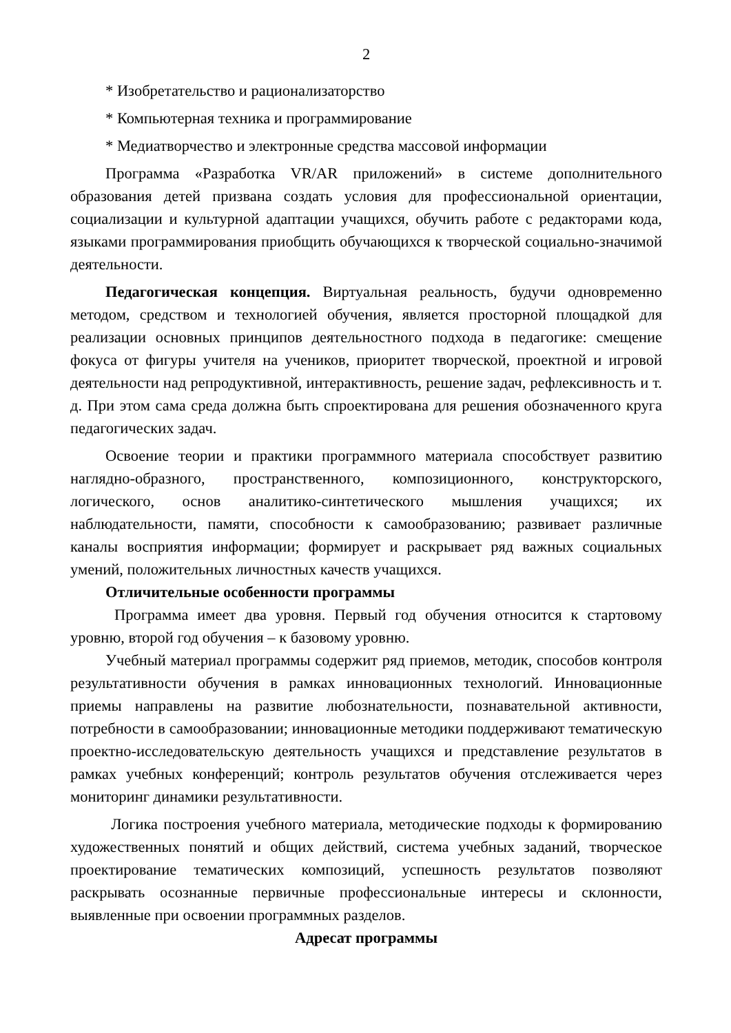2
* Изобретательство и рационализаторство
* Компьютерная техника и программирование
* Медиатворчество и электронные средства массовой информации
Программа «Разработка VR/AR приложений» в системе дополнительного образования детей призвана создать условия для профессиональной ориентации, социализации и культурной адаптации учащихся, обучить работе с редакторами кода, языками программирования приобщить обучающихся к творческой социально-значимой деятельности.
Педагогическая концепция. Виртуальная реальность, будучи одновременно методом, средством и технологией обучения, является просторной площадкой для реализации основных принципов деятельностного подхода в педагогике: смещение фокуса от фигуры учителя на учеников, приоритет творческой, проектной и игровой деятельности над репродуктивной, интерактивность, решение задач, рефлексивность и т. д. При этом сама среда должна быть спроектирована для решения обозначенного круга педагогических задач.
Освоение теории и практики программного материала способствует развитию наглядно-образного, пространственного, композиционного, конструкторского, логического, основ аналитико-синтетического мышления учащихся; их наблюдательности, памяти, способности к самообразованию; развивает различные каналы восприятия информации; формирует и раскрывает ряд важных социальных умений, положительных личностных качеств учащихся.
Отличительные особенности программы
Программа имеет два уровня. Первый год обучения относится к стартовому уровню, второй год обучения – к базовому уровню.
Учебный материал программы содержит ряд приемов, методик, способов контроля результативности обучения в рамках инновационных технологий. Инновационные приемы направлены на развитие любознательности, познавательной активности, потребности в самообразовании; инновационные методики поддерживают тематическую проектно-исследовательскую деятельность учащихся и представление результатов в рамках учебных конференций; контроль результатов обучения отслеживается через мониторинг динамики результативности.
Логика построения учебного материала, методические подходы к формированию художественных понятий и общих действий, система учебных заданий, творческое проектирование тематических композиций, успешность результатов позволяют раскрывать осознанные первичные профессиональные интересы и склонности, выявленные при освоении программных разделов.
Адресат программы